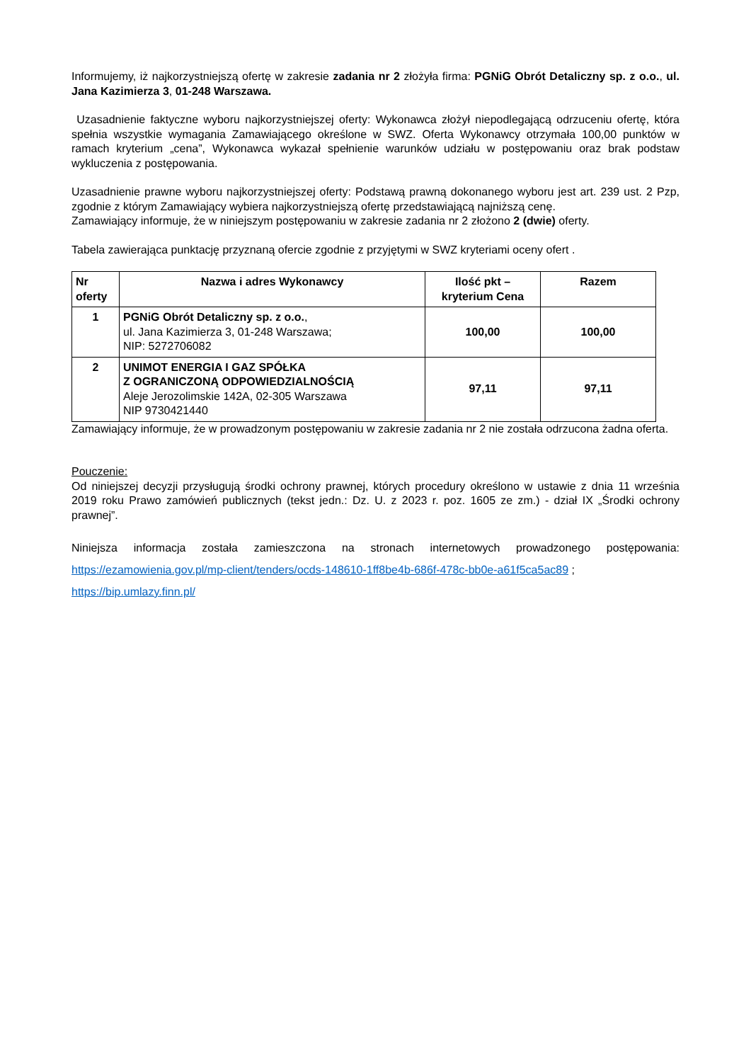Informujemy, iż najkorzystniejszą ofertę w zakresie zadania nr 2 złożyła firma: PGNiG Obrót Detaliczny sp. z o.o., ul. Jana Kazimierza 3, 01-248 Warszawa.
Uzasadnienie faktyczne wyboru najkorzystniejszej oferty: Wykonawca złożył niepodlegającą odrzuceniu ofertę, która spełnia wszystkie wymagania Zamawiającego określone w SWZ. Oferta Wykonawcy otrzymała 100,00 punktów w ramach kryterium „cena”, Wykonawca wykazał spełnienie warunków udziału w postępowaniu oraz brak podstaw wykluczenia z postępowania.
Uzasadnienie prawne wyboru najkorzystniejszej oferty: Podstawą prawną dokonanego wyboru jest art. 239 ust. 2 Pzp, zgodnie z którym Zamawiający wybiera najkorzystniejszą ofertę przedstawiającą najniższą cenę.
Zamawiający informuje, że w niniejszym postępowaniu w zakresie zadania nr 2 złożono 2 (dwie) oferty.
Tabela zawierająca punktację przyznaną ofercie zgodnie z przyjętymi w SWZ kryteriami oceny ofert .
| Nr oferty | Nazwa i adres Wykonawcy | Ilość pkt – kryterium Cena | Razem |
| --- | --- | --- | --- |
| 1 | PGNiG Obrót Detaliczny sp. z o.o. , ul. Jana Kazimierza 3, 01-248 Warszawa; NIP: 5272706082 | 100,00 | 100,00 |
| 2 | UNIMOT ENERGIA I GAZ SPÓŁKA Z OGRANICZONĄ ODPOWIEDZIALNOŚCIĄ Aleje Jerozolimskie 142A, 02-305 Warszawa NIP 9730421440 | 97,11 | 97,11 |
Zamawiający informuje, że w prowadzonym postępowaniu w zakresie zadania nr 2 nie została odrzucona żadna oferta.
Pouczenie:
Od niniejszej decyzji przysługują środki ochrony prawnej, których procedury określono w ustawie z dnia 11 września 2019 roku Prawo zamówień publicznych (tekst jedn.: Dz. U. z 2023 r. poz. 1605 ze zm.) - dział IX „Środki ochrony prawnej”.
Niniejsza informacja została zamieszczona na stronach internetowych prowadzonego postępowania: https://ezamowienia.gov.pl/mp-client/tenders/ocds-148610-1ff8be4b-686f-478c-bb0e-a61f5ca5ac89 ;
https://bip.umlazy.finn.pl/